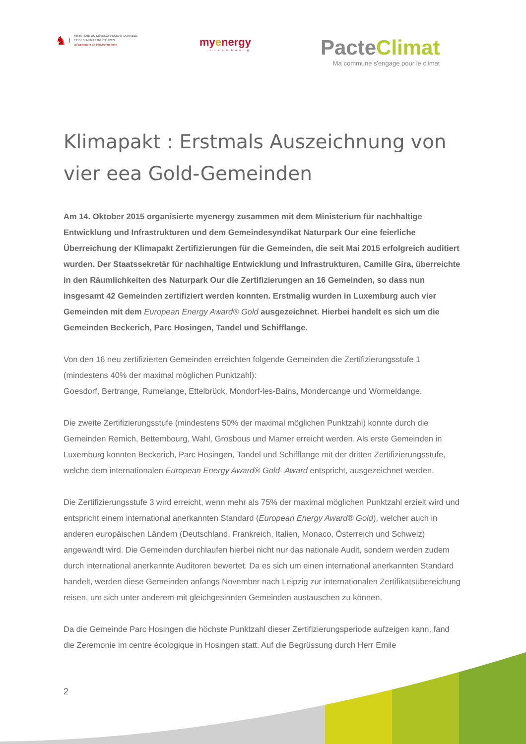♞
MINISTÈRE DU DÉVELOPPEMENT DURABLE
ET DES INFRASTRUCTURES
Département de l'environnement
myenergy
Luxembourg
PacteClimat
Ma commune s'engage pour le climat
Klimapakt : Erstmals Auszeichnung von vier eea Gold-Gemeinden
Am 14. Oktober 2015 organisierte myenergy zusammen mit dem Ministerium für nachhaltige Entwicklung und Infrastrukturen und dem Gemeindesyndikat Naturpark Our eine feierliche Überreichung der Klimapakt Zertifizierungen für die Gemeinden, die seit Mai 2015 erfolgreich auditiert wurden. Der Staatssekretär für nachhaltige Entwicklung und Infrastrukturen, Camille Gira, überreichte in den Räumlichkeiten des Naturpark Our die Zertifizierungen an 16 Gemeinden, so dass nun insgesamt 42 Gemeinden zertifiziert werden konnten. Erstmalig wurden in Luxemburg auch vier Gemeinden mit dem European Energy Award® Gold ausgezeichnet. Hierbei handelt es sich um die Gemeinden Beckerich, Parc Hosingen, Tandel und Schifflange.
Von den 16 neu zertifizierten Gemeinden erreichten folgende Gemeinden die Zertifizierungsstufe 1 (mindestens 40% der maximal möglichen Punktzahl):
Goesdorf, Bertrange, Rumelange, Ettelbrück, Mondorf-les-Bains, Mondercange und Wormeldange.
Die zweite Zertifizierungsstufe (mindestens 50% der maximal möglichen Punktzahl) konnte durch die Gemeinden Remich, Bettembourg, Wahl, Grosbous und Mamer erreicht werden. Als erste Gemeinden in Luxemburg konnten Beckerich, Parc Hosingen, Tandel und Schifflange mit der dritten Zertifizierungsstufe, welche dem internationalen European Energy Award® Gold- Award entspricht, ausgezeichnet werden.
Die Zertifizierungsstufe 3 wird erreicht, wenn mehr als 75% der maximal möglichen Punktzahl erzielt wird und entspricht einem international anerkannten Standard (European Energy Award® Gold), welcher auch in anderen europäischen Ländern (Deutschland, Frankreich, Italien, Monaco, Österreich und Schweiz) angewandt wird. Die Gemeinden durchlaufen hierbei nicht nur das nationale Audit, sondern werden zudem durch international anerkannte Auditoren bewertet. Da es sich um einen international anerkannten Standard handelt, werden diese Gemeinden anfangs November nach Leipzig zur internationalen Zertifikatsübereichung reisen, um sich unter anderem mit gleichgesinnten Gemeinden austauschen zu können.
Da die Gemeinde Parc Hosingen die höchste Punktzahl dieser Zertifizierungsperiode aufzeigen kann, fand die Zeremonie im centre écologique in Hosingen statt. Auf die Begrüssung durch Herr Emile
2